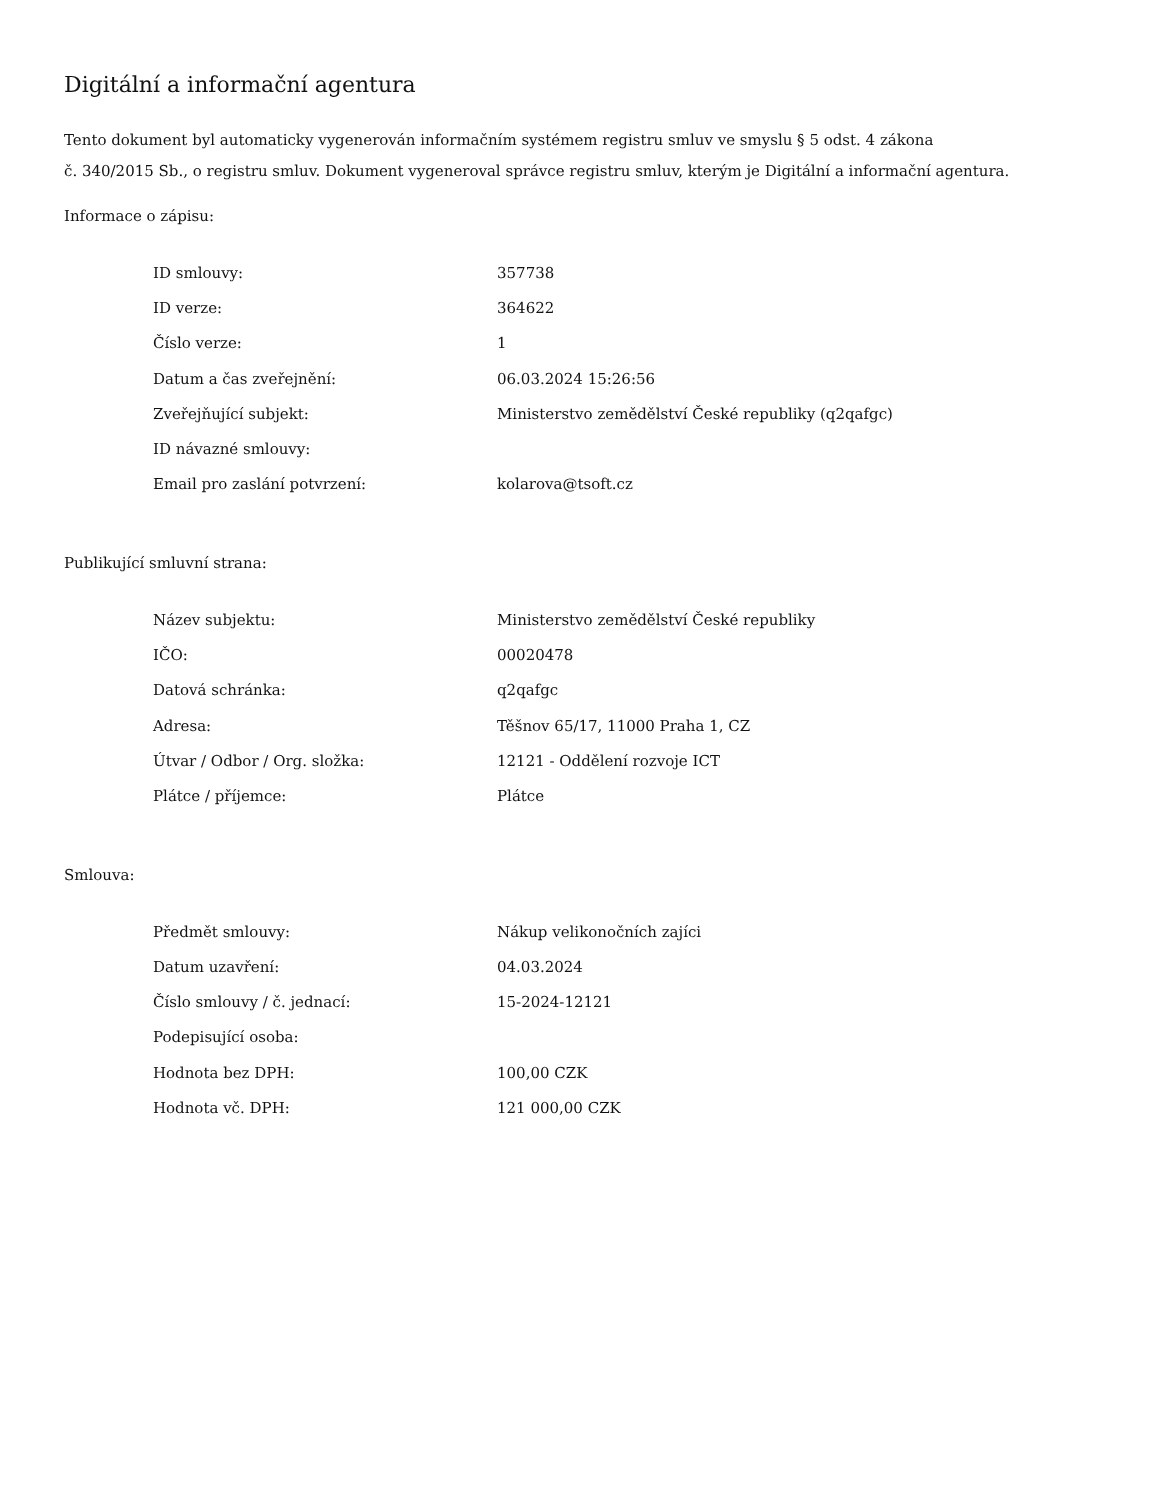Digitální a informační agentura
Tento dokument byl automaticky vygenerován informačním systémem registru smluv ve smyslu § 5 odst. 4 zákona
č. 340/2015 Sb., o registru smluv. Dokument vygeneroval správce registru smluv, kterým je Digitální a informační agentura.
Informace o zápisu:
| ID smlouvy: | 357738 |
| ID verze: | 364622 |
| Číslo verze: | 1 |
| Datum a čas zveřejnění: | 06.03.2024 15:26:56 |
| Zveřejňující subjekt: | Ministerstvo zemědělství České republiky (q2qafgc) |
| ID návazné smlouvy: | |
| Email pro zaslání potvrzení: | kolarova@tsoft.cz |
Publikující smluvní strana:
| Název subjektu: | Ministerstvo zemědělství České republiky |
| IČO: | 00020478 |
| Datová schránka: | q2qafgc |
| Adresa: | Těšnov 65/17, 11000 Praha 1, CZ |
| Útvar / Odbor / Org. složka: | 12121 - Oddělení rozvoje ICT |
| Plátce / příjemce: | Plátce |
Smlouva:
| Předmět smlouvy: | Nákup velikonočních zajíci |
| Datum uzavření: | 04.03.2024 |
| Číslo smlouvy / č. jednací: | 15-2024-12121 |
| Podepisující osoba: | |
| Hodnota bez DPH: | 100,00 CZK |
| Hodnota vč. DPH: | 121 000,00 CZK |